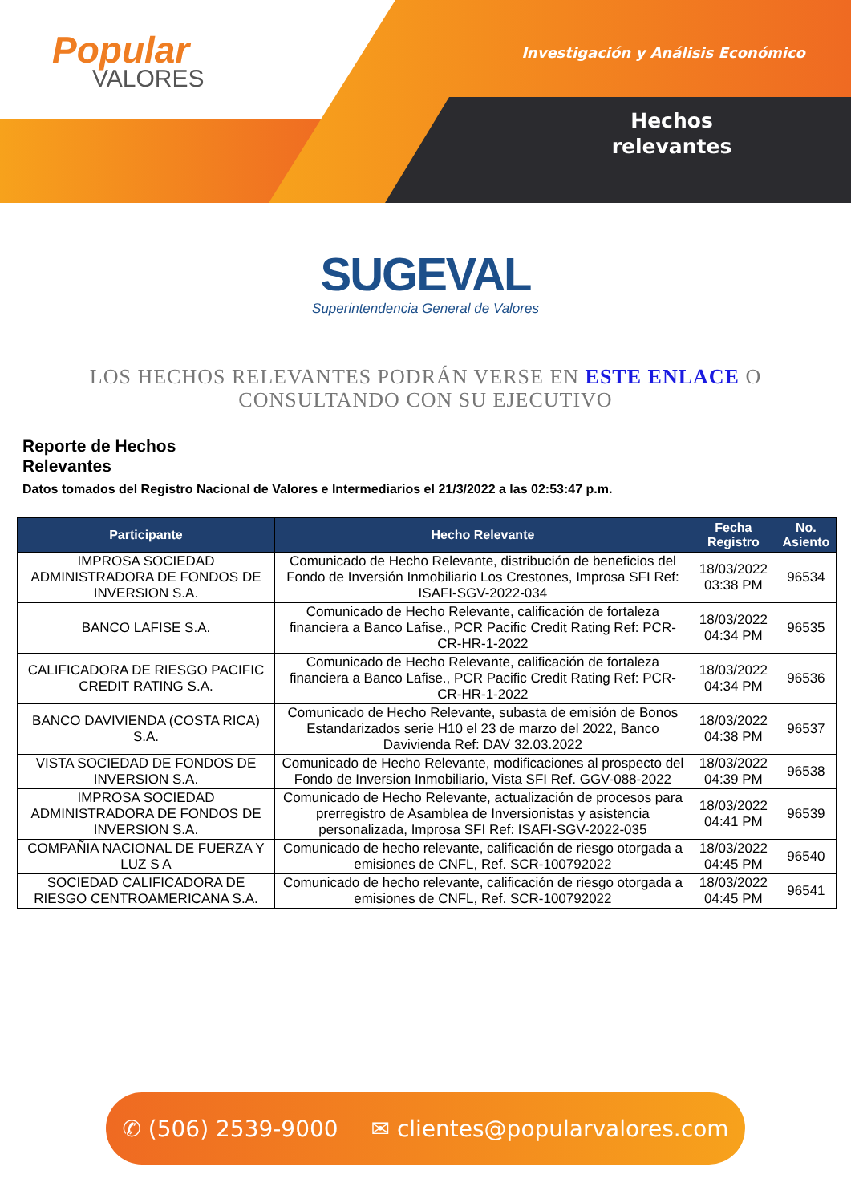Popular
VALORES
Investigación y Análisis Económico
Hechos relevantes
SUGEVAL
Superintendencia General de Valores
LOS HECHOS RELEVANTES PODRÁN VERSE EN ESTE ENLACE O CONSULTANDO CON SU EJECUTIVO
Reporte de Hechos
Relevantes
Datos tomados del Registro Nacional de Valores e Intermediarios el 21/3/2022 a las 02:53:47 p.m.
| Participante | Hecho Relevante | Fecha Registro | No. Asiento |
| --- | --- | --- | --- |
| IMPROSA SOCIEDAD ADMINISTRADORA DE FONDOS DE INVERSION S.A. | Comunicado de Hecho Relevante, distribución de beneficios del Fondo de Inversión Inmobiliario Los Crestones, Improsa SFI Ref: ISAFI-SGV-2022-034 | 18/03/2022 03:38 PM | 96534 |
| BANCO LAFISE S.A. | Comunicado de Hecho Relevante, calificación de fortaleza financiera a Banco Lafise., PCR Pacific Credit Rating Ref: PCR-CR-HR-1-2022 | 18/03/2022 04:34 PM | 96535 |
| CALIFICADORA DE RIESGO PACIFIC CREDIT RATING S.A. | Comunicado de Hecho Relevante, calificación de fortaleza financiera a Banco Lafise., PCR Pacific Credit Rating Ref: PCR-CR-HR-1-2022 | 18/03/2022 04:34 PM | 96536 |
| BANCO DAVIVIENDA (COSTA RICA) S.A. | Comunicado de Hecho Relevante, subasta de emisión de Bonos Estandarizados serie H10 el 23 de marzo del 2022, Banco Davivienda Ref: DAV 32.03.2022 | 18/03/2022 04:38 PM | 96537 |
| VISTA SOCIEDAD DE FONDOS DE INVERSION S.A. | Comunicado de Hecho Relevante, modificaciones al prospecto del Fondo de Inversion Inmobiliario, Vista SFI Ref. GGV-088-2022 | 18/03/2022 04:39 PM | 96538 |
| IMPROSA SOCIEDAD ADMINISTRADORA DE FONDOS DE INVERSION S.A. | Comunicado de Hecho Relevante, actualización de procesos para prerregistro de Asamblea de Inversionistas y asistencia personalizada, Improsa SFI Ref: ISAFI-SGV-2022-035 | 18/03/2022 04:41 PM | 96539 |
| COMPAÑIA NACIONAL DE FUERZA Y LUZ S A | Comunicado de hecho relevante, calificación de riesgo otorgada a emisiones de CNFL, Ref. SCR-100792022 | 18/03/2022 04:45 PM | 96540 |
| SOCIEDAD CALIFICADORA DE RIESGO CENTROAMERICANA S.A. | Comunicado de hecho relevante, calificación de riesgo otorgada a emisiones de CNFL, Ref. SCR-100792022 | 18/03/2022 04:45 PM | 96541 |
✆ (506) 2539-9000 ✉ clientes@popularvalores.com